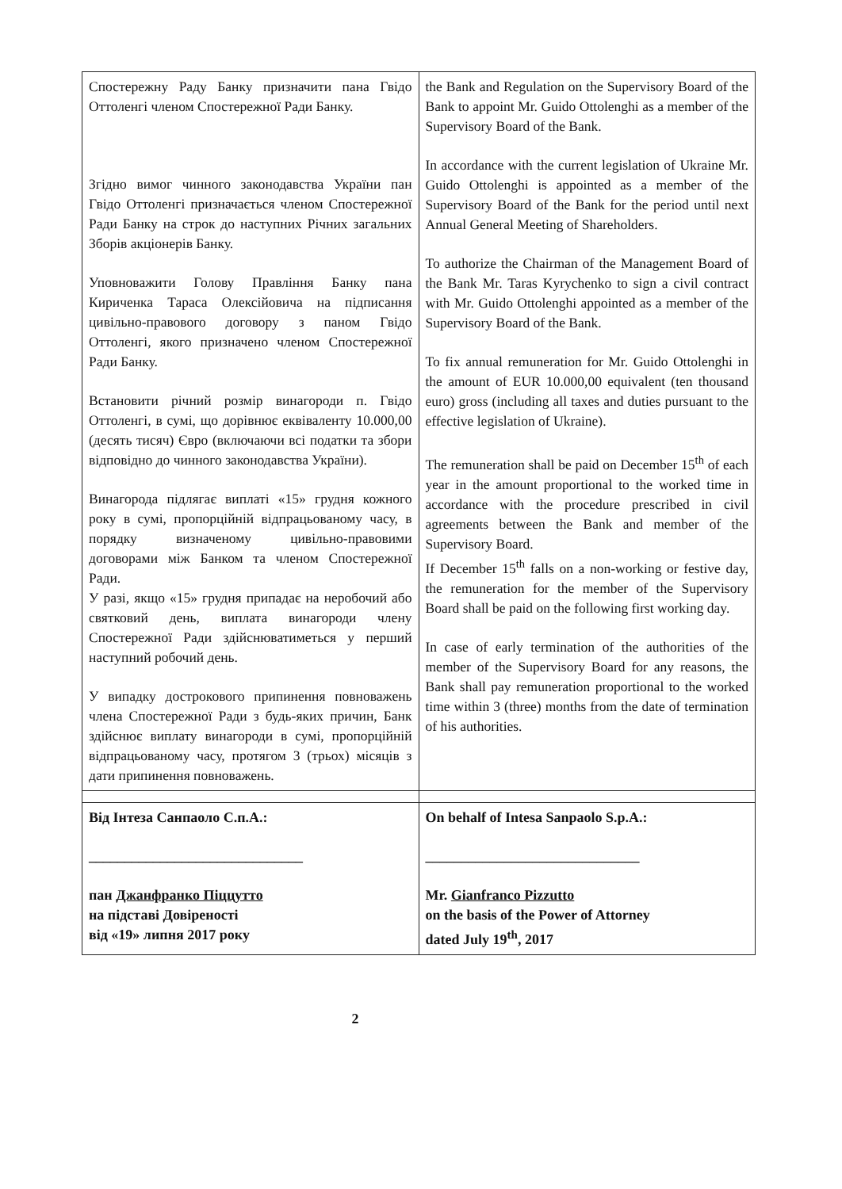| Спостережну Раду Банку призначити пана Гвідо Оттоленгі членом Спостережної Ради Банку. Згідно вимог чинного законодавства України пан Гвідо Оттоленгі призначається членом Спостережної Ради Банку на строк до наступних Річних загальних Зборів акціонерів Банку. Уповноважити Голову Правління Банку пана Кириченка Тараса Олексійовича на підписання цивільно-правового договору з паном Гвідо Оттоленгі, якого призначено членом Спостережної Ради Банку. Встановити річний розмір винагороди п. Гвідо Оттоленгі, в сумі, що дорівнює еквіваленту 10.000,00 (десять тисяч) Євро (включаючи всі податки та збори відповідно до чинного законодавства України). Винагорода підлягає виплаті «15» грудня кожного року в сумі, пропорційній відпрацьованому часу, в порядку визначеному цивільно-правовими договорами між Банком та членом Спостережної Ради. У разі, якщо «15» грудня припадає на неробочий або святковий день, виплата винагороди члену Спостережної Ради здійснюватиметься у перший наступний робочий день. У випадку дострокового припинення повноважень члена Спостережної Ради з будь-яких причин, Банк здійснює виплату винагороди в сумі, пропорційній відпрацьованому часу, протягом 3 (трьох) місяців з дати припинення повноважень. | the Bank and Regulation on the Supervisory Board of the Bank to appoint Mr. Guido Ottolenghi as a member of the Supervisory Board of the Bank. In accordance with the current legislation of Ukraine Mr. Guido Ottolenghi is appointed as a member of the Supervisory Board of the Bank for the period until next Annual General Meeting of Shareholders. To authorize the Chairman of the Management Board of the Bank Mr. Taras Kyrychenko to sign a civil contract with Mr. Guido Ottolenghi appointed as a member of the Supervisory Board of the Bank. To fix annual remuneration for Mr. Guido Ottolenghi in the amount of EUR 10.000,00 equivalent (ten thousand euro) gross (including all taxes and duties pursuant to the effective legislation of Ukraine). The remuneration shall be paid on December 15<sup>th</sup> of each year in the amount proportional to the worked time in accordance with the procedure prescribed in civil agreements between the Bank and member of the Supervisory Board. If December 15<sup>th</sup> falls on a non-working or festive day, the remuneration for the member of the Supervisory Board shall be paid on the following first working day. In case of early termination of the authorities of the member of the Supervisory Board for any reasons, the Bank shall pay remuneration proportional to the worked time within 3 (three) months from the date of termination of his authorities. |
| Від Інтеза Санпаоло С.п.А.: ______________________________ пан Джанфранко Піццутто на підставі Довіреності від «19» липня 2017 року | On behalf of Intesa Sanpaolo S.p.A.: ______________________________ Mr. Gianfranco Pizzutto on the basis of the Power of Attorney dated July 19<sup>th</sup>, 2017 |
2